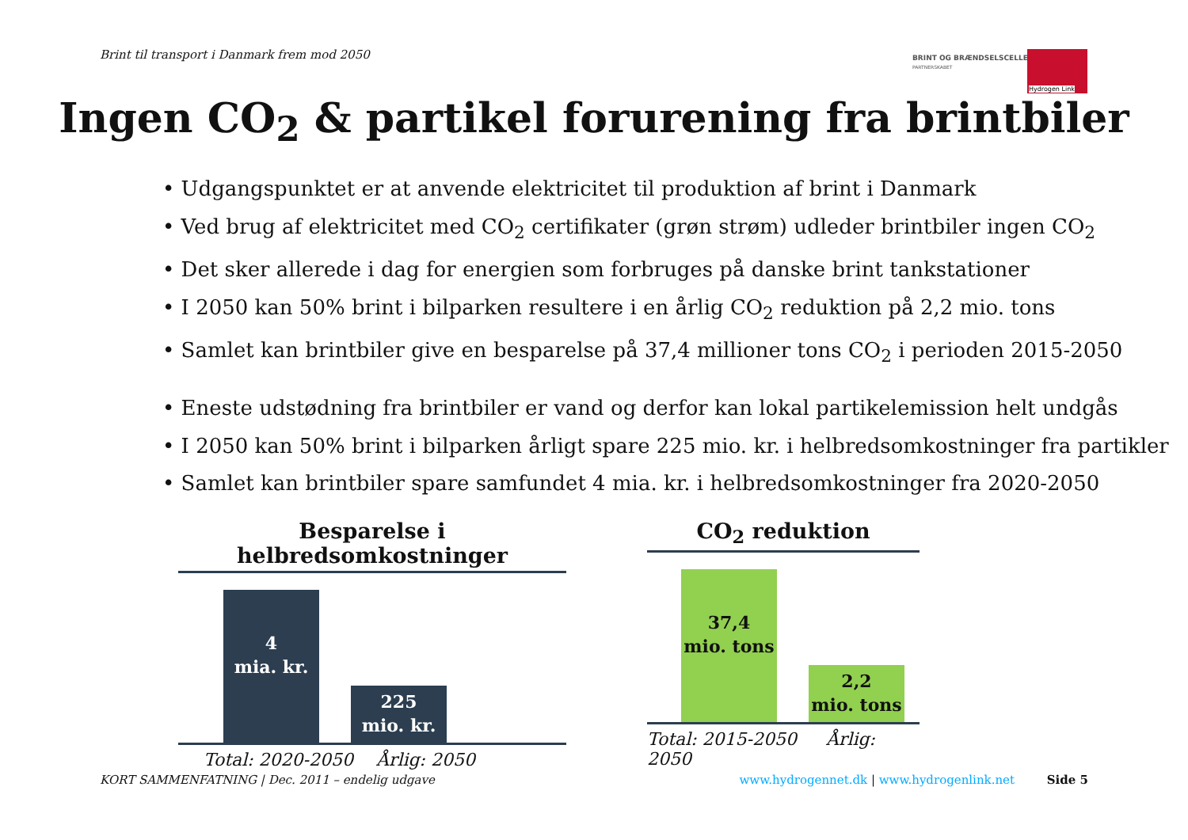Brint til transport i Danmark frem mod 2050
BRINT OG BRÆNDSELSCELLER
PARTNERSKABET
Hydrogen Link
Ingen CO<sub>2</sub> & partikel forurening fra brintbiler
• Udgangspunktet er at anvende elektricitet til produktion af brint i Danmark
• Ved brug af elektricitet med CO<sub>2</sub> certifikater (grøn strøm) udleder brintbiler ingen CO<sub>2</sub>
• Det sker allerede i dag for energien som forbruges på danske brint tankstationer
• I 2050 kan 50% brint i bilparken resultere i en årlig CO<sub>2</sub> reduktion på 2,2 mio. tons
• Samlet kan brintbiler give en besparelse på 37,4 millioner tons CO<sub>2</sub> i perioden 2015-2050
• Eneste udstødning fra brintbiler er vand og derfor kan lokal partikelemission helt undgås
• I 2050 kan 50% brint i bilparken årligt spare 225 mio. kr. i helbredsomkostninger fra partikler
• Samlet kan brintbiler spare samfundet 4 mia. kr. i helbredsomkostninger fra 2020-2050
Besparelse i helbredsomkostninger
4
mia. kr.
225
mio. kr.
Total: 2020-2050 Årlig: 2050
CO<sub>2</sub> reduktion
37,4
mio. tons
2,2
mio. tons
Total: 2015-2050 Årlig: 2050
KORT SAMMENFATNING | Dec. 2011 – endelig udgave www.hydrogennet.dk | www.hydrogenlink.net Side 5